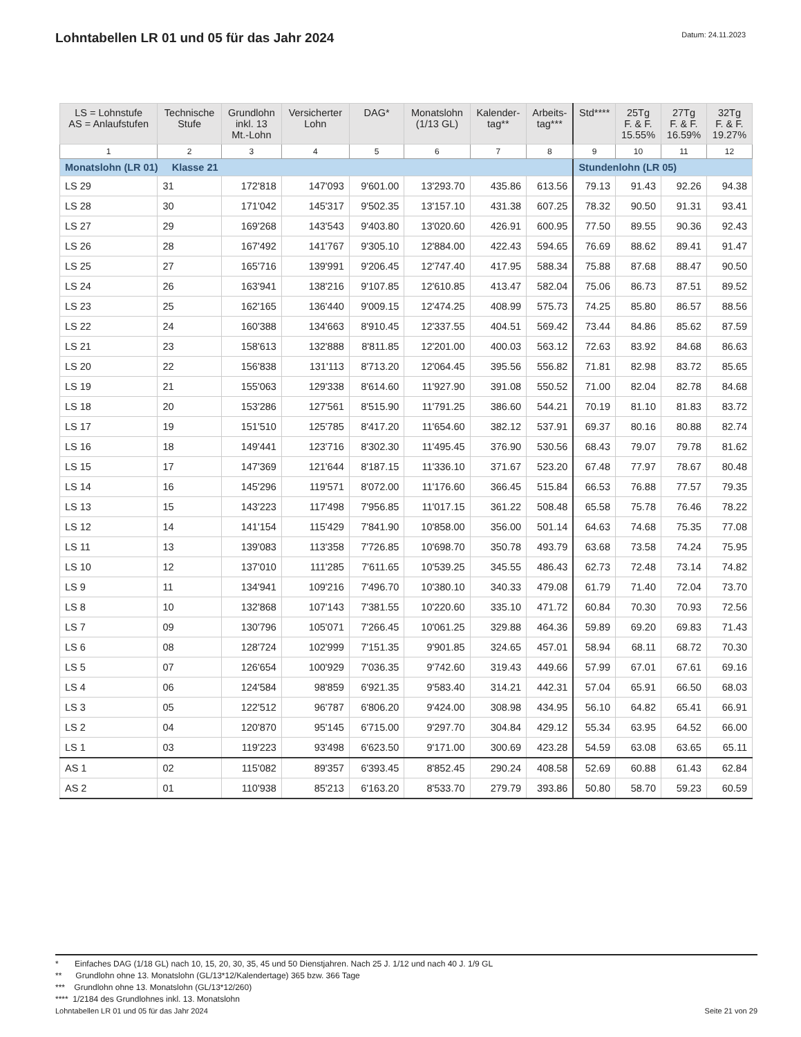Lohntabellen LR 01 und 05 für das Jahr 2024
Datum: 24.11.2023
| LS = Lohnstufe AS = Anlaufstufen | Technische Stufe | Grundlohn inkl. 13 Mt.-Lohn | Versicherter Lohn | DAG* | Monatslohn (1/13 GL) | Kalender- tag** | Arbeits- tag*** | Std**** | 25Tg F. & F. 15.55% | 27Tg F. & F. 16.59% | 32Tg F. & F. 19.27% |
| --- | --- | --- | --- | --- | --- | --- | --- | --- | --- | --- | --- |
| 1 | 2 | 3 | 4 | 5 | 6 | 7 | 8 | 9 | 10 | 11 | 12 |
| Monatslohn (LR 01) Klasse 21 | | | | | | | | Stundenlohn (LR 05) | | | |
| LS 29 | 31 | 172'818 | 147'093 | 9'601.00 | 13'293.70 | 435.86 | 613.56 | 79.13 | 91.43 | 92.26 | 94.38 |
| LS 28 | 30 | 171'042 | 145'317 | 9'502.35 | 13'157.10 | 431.38 | 607.25 | 78.32 | 90.50 | 91.31 | 93.41 |
| LS 27 | 29 | 169'268 | 143'543 | 9'403.80 | 13'020.60 | 426.91 | 600.95 | 77.50 | 89.55 | 90.36 | 92.43 |
| LS 26 | 28 | 167'492 | 141'767 | 9'305.10 | 12'884.00 | 422.43 | 594.65 | 76.69 | 88.62 | 89.41 | 91.47 |
| LS 25 | 27 | 165'716 | 139'991 | 9'206.45 | 12'747.40 | 417.95 | 588.34 | 75.88 | 87.68 | 88.47 | 90.50 |
| LS 24 | 26 | 163'941 | 138'216 | 9'107.85 | 12'610.85 | 413.47 | 582.04 | 75.06 | 86.73 | 87.51 | 89.52 |
| LS 23 | 25 | 162'165 | 136'440 | 9'009.15 | 12'474.25 | 408.99 | 575.73 | 74.25 | 85.80 | 86.57 | 88.56 |
| LS 22 | 24 | 160'388 | 134'663 | 8'910.45 | 12'337.55 | 404.51 | 569.42 | 73.44 | 84.86 | 85.62 | 87.59 |
| LS 21 | 23 | 158'613 | 132'888 | 8'811.85 | 12'201.00 | 400.03 | 563.12 | 72.63 | 83.92 | 84.68 | 86.63 |
| LS 20 | 22 | 156'838 | 131'113 | 8'713.20 | 12'064.45 | 395.56 | 556.82 | 71.81 | 82.98 | 83.72 | 85.65 |
| LS 19 | 21 | 155'063 | 129'338 | 8'614.60 | 11'927.90 | 391.08 | 550.52 | 71.00 | 82.04 | 82.78 | 84.68 |
| LS 18 | 20 | 153'286 | 127'561 | 8'515.90 | 11'791.25 | 386.60 | 544.21 | 70.19 | 81.10 | 81.83 | 83.72 |
| LS 17 | 19 | 151'510 | 125'785 | 8'417.20 | 11'654.60 | 382.12 | 537.91 | 69.37 | 80.16 | 80.88 | 82.74 |
| LS 16 | 18 | 149'441 | 123'716 | 8'302.30 | 11'495.45 | 376.90 | 530.56 | 68.43 | 79.07 | 79.78 | 81.62 |
| LS 15 | 17 | 147'369 | 121'644 | 8'187.15 | 11'336.10 | 371.67 | 523.20 | 67.48 | 77.97 | 78.67 | 80.48 |
| LS 14 | 16 | 145'296 | 119'571 | 8'072.00 | 11'176.60 | 366.45 | 515.84 | 66.53 | 76.88 | 77.57 | 79.35 |
| LS 13 | 15 | 143'223 | 117'498 | 7'956.85 | 11'017.15 | 361.22 | 508.48 | 65.58 | 75.78 | 76.46 | 78.22 |
| LS 12 | 14 | 141'154 | 115'429 | 7'841.90 | 10'858.00 | 356.00 | 501.14 | 64.63 | 74.68 | 75.35 | 77.08 |
| LS 11 | 13 | 139'083 | 113'358 | 7'726.85 | 10'698.70 | 350.78 | 493.79 | 63.68 | 73.58 | 74.24 | 75.95 |
| LS 10 | 12 | 137'010 | 111'285 | 7'611.65 | 10'539.25 | 345.55 | 486.43 | 62.73 | 72.48 | 73.14 | 74.82 |
| LS 9 | 11 | 134'941 | 109'216 | 7'496.70 | 10'380.10 | 340.33 | 479.08 | 61.79 | 71.40 | 72.04 | 73.70 |
| LS 8 | 10 | 132'868 | 107'143 | 7'381.55 | 10'220.60 | 335.10 | 471.72 | 60.84 | 70.30 | 70.93 | 72.56 |
| LS 7 | 09 | 130'796 | 105'071 | 7'266.45 | 10'061.25 | 329.88 | 464.36 | 59.89 | 69.20 | 69.83 | 71.43 |
| LS 6 | 08 | 128'724 | 102'999 | 7'151.35 | 9'901.85 | 324.65 | 457.01 | 58.94 | 68.11 | 68.72 | 70.30 |
| LS 5 | 07 | 126'654 | 100'929 | 7'036.35 | 9'742.60 | 319.43 | 449.66 | 57.99 | 67.01 | 67.61 | 69.16 |
| LS 4 | 06 | 124'584 | 98'859 | 6'921.35 | 9'583.40 | 314.21 | 442.31 | 57.04 | 65.91 | 66.50 | 68.03 |
| LS 3 | 05 | 122'512 | 96'787 | 6'806.20 | 9'424.00 | 308.98 | 434.95 | 56.10 | 64.82 | 65.41 | 66.91 |
| LS 2 | 04 | 120'870 | 95'145 | 6'715.00 | 9'297.70 | 304.84 | 429.12 | 55.34 | 63.95 | 64.52 | 66.00 |
| LS 1 | 03 | 119'223 | 93'498 | 6'623.50 | 9'171.00 | 300.69 | 423.28 | 54.59 | 63.08 | 63.65 | 65.11 |
| AS 1 | 02 | 115'082 | 89'357 | 6'393.45 | 8'852.45 | 290.24 | 408.58 | 52.69 | 60.88 | 61.43 | 62.84 |
| AS 2 | 01 | 110'938 | 85'213 | 6'163.20 | 8'533.70 | 279.79 | 393.86 | 50.80 | 58.70 | 59.23 | 60.59 |
* Einfaches DAG (1/18 GL) nach 10, 15, 20, 30, 35, 45 und 50 Dienstjahren. Nach 25 J. 1/12 und nach 40 J. 1/9 GL
** Grundlohn ohne 13. Monatslohn (GL/13*12/Kalendertage) 365 bzw. 366 Tage
*** Grundlohn ohne 13. Monatslohn (GL/13*12/260)
**** 1/2184 des Grundlohnes inkl. 13. Monatslohn
Lohntabellen LR 01 und 05 für das Jahr 2024 Seite 21 von 29